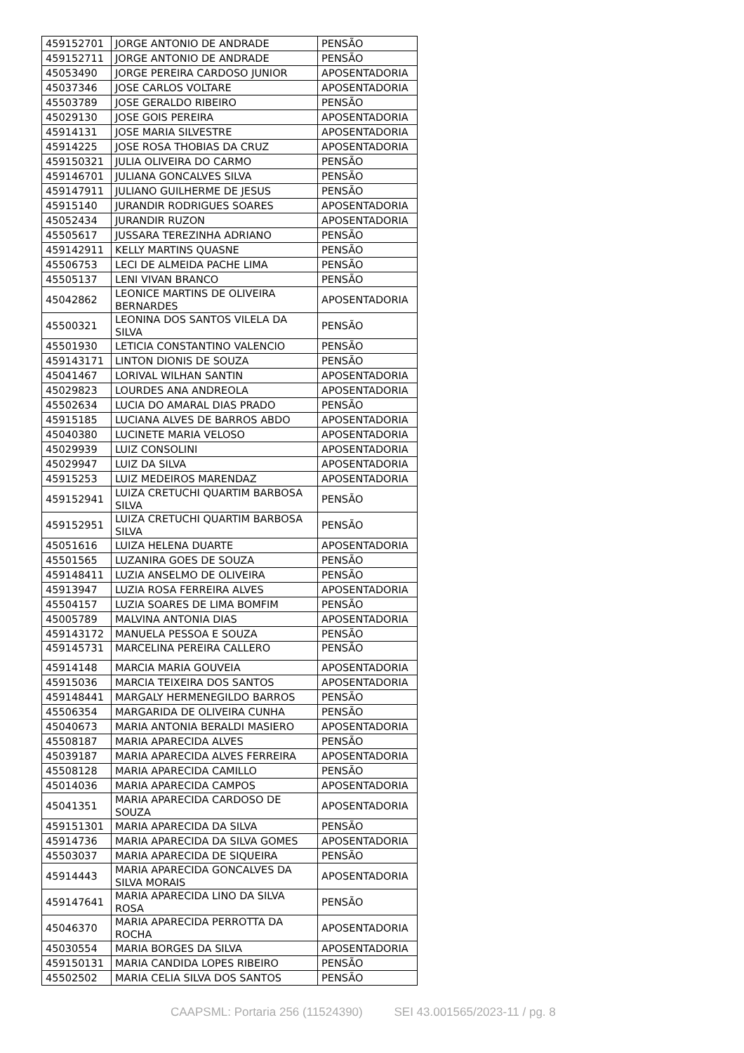| 459152701 | JORGE ANTONIO DE ANDRADE | PENSÃO |
| 459152711 | JORGE ANTONIO DE ANDRADE | PENSÃO |
| 45053490 | JORGE PEREIRA CARDOSO JUNIOR | APOSENTADORIA |
| 45037346 | JOSE CARLOS VOLTARE | APOSENTADORIA |
| 45503789 | JOSE GERALDO RIBEIRO | PENSÃO |
| 45029130 | JOSE GOIS PEREIRA | APOSENTADORIA |
| 45914131 | JOSE MARIA SILVESTRE | APOSENTADORIA |
| 45914225 | JOSE ROSA THOBIAS DA CRUZ | APOSENTADORIA |
| 459150321 | JULIA OLIVEIRA DO CARMO | PENSÃO |
| 459146701 | JULIANA GONCALVES SILVA | PENSÃO |
| 459147911 | JULIANO GUILHERME DE JESUS | PENSÃO |
| 45915140 | JURANDIR RODRIGUES SOARES | APOSENTADORIA |
| 45052434 | JURANDIR RUZON | APOSENTADORIA |
| 45505617 | JUSSARA TEREZINHA ADRIANO | PENSÃO |
| 459142911 | KELLY MARTINS QUASNE | PENSÃO |
| 45506753 | LECI DE ALMEIDA PACHE LIMA | PENSÃO |
| 45505137 | LENI VIVAN BRANCO | PENSÃO |
| 45042862 | LEONICE MARTINS DE OLIVEIRA BERNARDES | APOSENTADORIA |
| 45500321 | LEONINA DOS SANTOS VILELA DA SILVA | PENSÃO |
| 45501930 | LETICIA CONSTANTINO VALENCIO | PENSÃO |
| 459143171 | LINTON DIONIS DE SOUZA | PENSÃO |
| 45041467 | LORIVAL WILHAN SANTIN | APOSENTADORIA |
| 45029823 | LOURDES ANA ANDREOLA | APOSENTADORIA |
| 45502634 | LUCIA DO AMARAL DIAS PRADO | PENSÃO |
| 45915185 | LUCIANA ALVES DE BARROS ABDO | APOSENTADORIA |
| 45040380 | LUCINETE MARIA VELOSO | APOSENTADORIA |
| 45029939 | LUIZ CONSOLINI | APOSENTADORIA |
| 45029947 | LUIZ DA SILVA | APOSENTADORIA |
| 45915253 | LUIZ MEDEIROS MARENDAZ | APOSENTADORIA |
| 459152941 | LUIZA CRETUCHI QUARTIM BARBOSA SILVA | PENSÃO |
| 459152951 | LUIZA CRETUCHI QUARTIM BARBOSA SILVA | PENSÃO |
| 45051616 | LUIZA HELENA DUARTE | APOSENTADORIA |
| 45501565 | LUZANIRA GOES DE SOUZA | PENSÃO |
| 459148411 | LUZIA ANSELMO DE OLIVEIRA | PENSÃO |
| 45913947 | LUZIA ROSA FERREIRA ALVES | APOSENTADORIA |
| 45504157 | LUZIA SOARES DE LIMA BOMFIM | PENSÃO |
| 45005789 | MALVINA ANTONIA DIAS | APOSENTADORIA |
| 459143172 | MANUELA PESSOA E SOUZA | PENSÃO |
| 459145731 | MARCELINA PEREIRA CALLERO | PENSÃO |
| 45914148 | MARCIA MARIA GOUVEIA | APOSENTADORIA |
| 45915036 | MARCIA TEIXEIRA DOS SANTOS | APOSENTADORIA |
| 459148441 | MARGALY HERMENEGILDO BARROS | PENSÃO |
| 45506354 | MARGARIDA DE OLIVEIRA CUNHA | PENSÃO |
| 45040673 | MARIA ANTONIA BERALDI MASIERO | APOSENTADORIA |
| 45508187 | MARIA APARECIDA ALVES | PENSÃO |
| 45039187 | MARIA APARECIDA ALVES FERREIRA | APOSENTADORIA |
| 45508128 | MARIA APARECIDA CAMILLO | PENSÃO |
| 45014036 | MARIA APARECIDA CAMPOS | APOSENTADORIA |
| 45041351 | MARIA APARECIDA CARDOSO DE SOUZA | APOSENTADORIA |
| 459151301 | MARIA APARECIDA DA SILVA | PENSÃO |
| 45914736 | MARIA APARECIDA DA SILVA GOMES | APOSENTADORIA |
| 45503037 | MARIA APARECIDA DE SIQUEIRA | PENSÃO |
| 45914443 | MARIA APARECIDA GONCALVES DA SILVA MORAIS | APOSENTADORIA |
| 459147641 | MARIA APARECIDA LINO DA SILVA ROSA | PENSÃO |
| 45046370 | MARIA APARECIDA PERROTTA DA ROCHA | APOSENTADORIA |
| 45030554 | MARIA BORGES DA SILVA | APOSENTADORIA |
| 459150131 | MARIA CANDIDA LOPES RIBEIRO | PENSÃO |
| 45502502 | MARIA CELIA SILVA DOS SANTOS | PENSÃO |
CAAPSML: Portaria 256 (11524390) SEI 43.001565/2023-11 / pg. 8